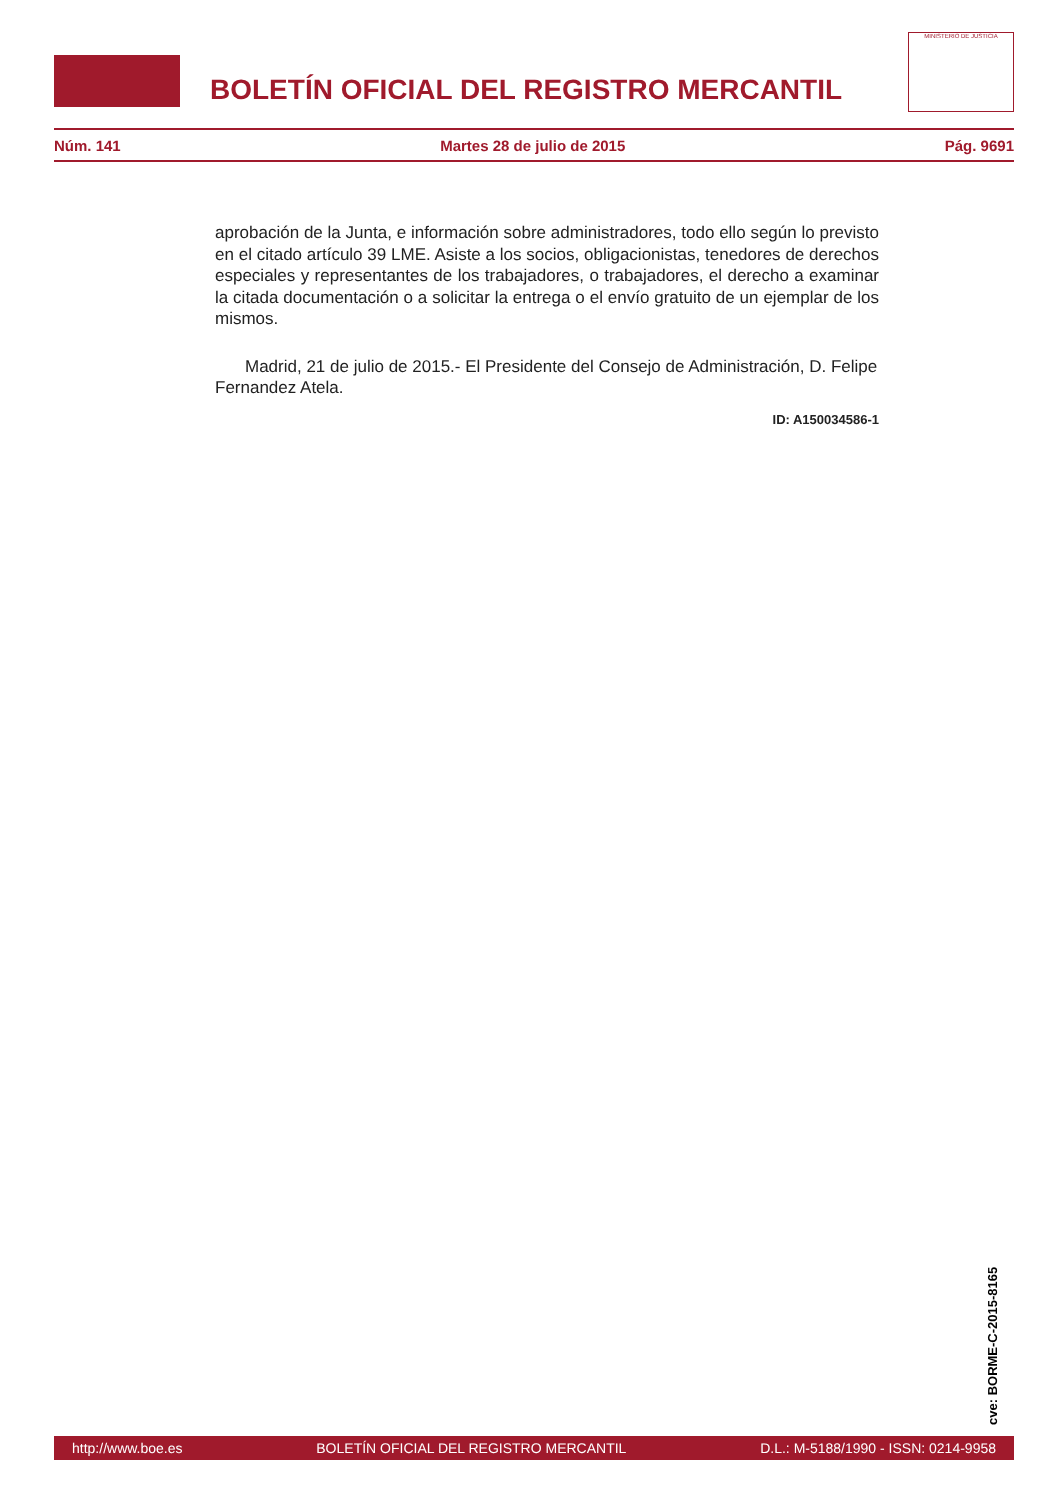BOLETÍN OFICIAL DEL REGISTRO MERCANTIL
MINISTERIO DE JUSTICIA
Núm. 141 Martes 28 de julio de 2015 Pág. 9691
aprobación de la Junta, e información sobre administradores, todo ello según lo previsto en el citado artículo 39 LME. Asiste a los socios, obligacionistas, tenedores de derechos especiales y representantes de los trabajadores, o trabajadores, el derecho a examinar la citada documentación o a solicitar la entrega o el envío gratuito de un ejemplar de los mismos.
Madrid, 21 de julio de 2015.- El Presidente del Consejo de Administración, D. Felipe Fernandez Atela.
ID: A150034586-1
cve: BORME-C-2015-8165
http://www.boe.es BOLETÍN OFICIAL DEL REGISTRO MERCANTIL D.L.: M-5188/1990 - ISSN: 0214-9958